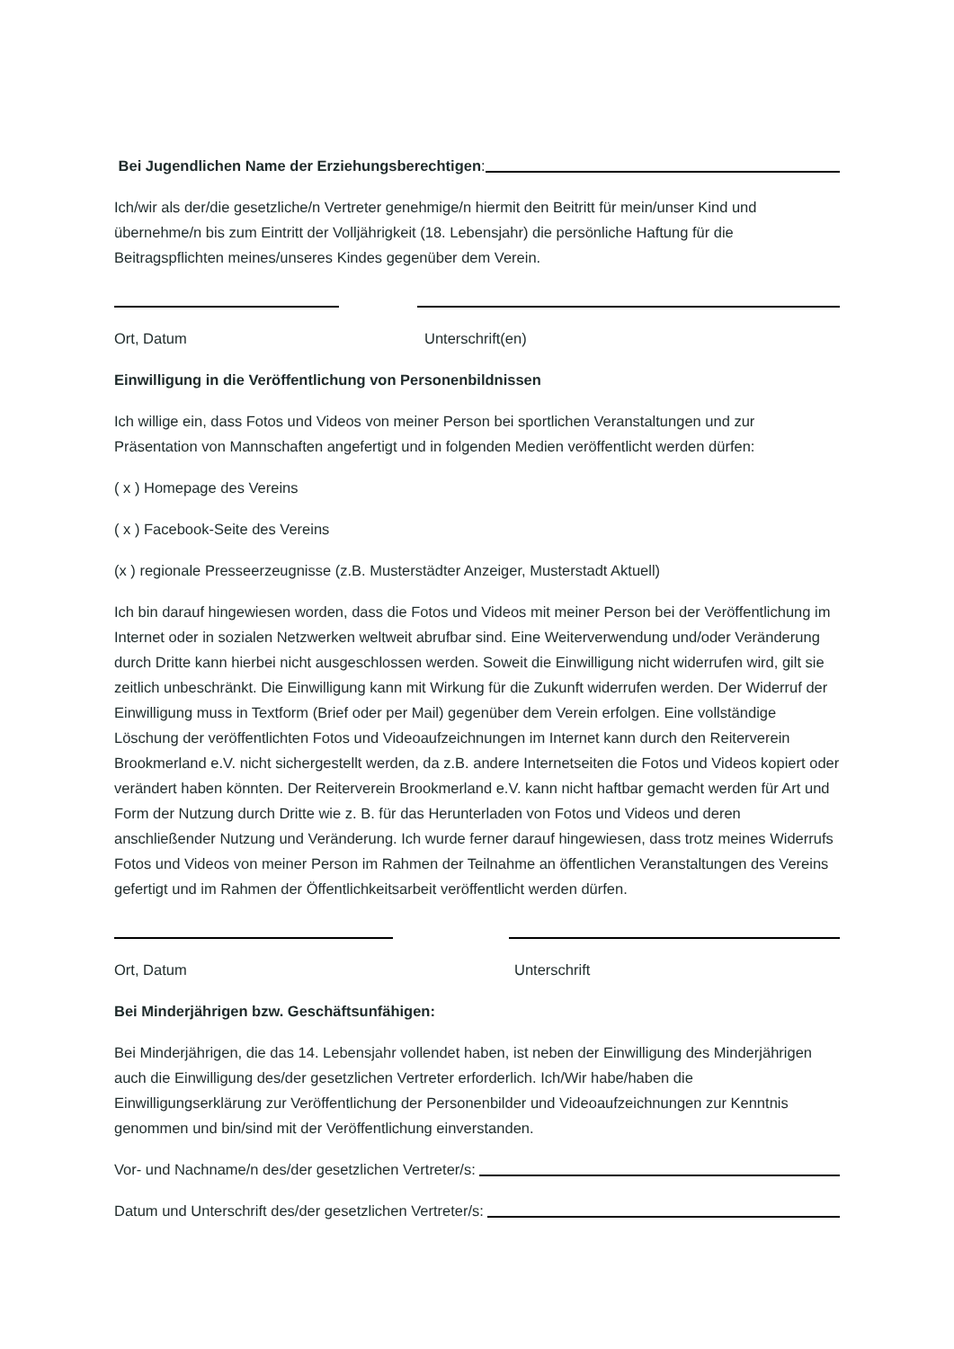Bei Jugendlichen Name der Erziehungsberechtigen:
Ich/wir als der/die gesetzliche/n Vertreter genehmige/n hiermit den Beitritt für mein/unser Kind und übernehme/n bis zum Eintritt der Volljährigkeit (18. Lebensjahr) die persönliche Haftung für die Beitragspflichten meines/unseres Kindes gegenüber dem Verein.
Ort, Datum Unterschrift(en)
Einwilligung in die Veröffentlichung von Personenbildnissen
Ich willige ein, dass Fotos und Videos von meiner Person bei sportlichen Veranstaltungen und zur Präsentation von Mannschaften angefertigt und in folgenden Medien veröffentlicht werden dürfen:
( x ) Homepage des Vereins
( x ) Facebook-Seite des Vereins
(x ) regionale Presseerzeugnisse (z.B. Musterstädter Anzeiger, Musterstadt Aktuell)
Ich bin darauf hingewiesen worden, dass die Fotos und Videos mit meiner Person bei der Veröffentlichung im Internet oder in sozialen Netzwerken weltweit abrufbar sind. Eine Weiterverwendung und/oder Veränderung durch Dritte kann hierbei nicht ausgeschlossen werden. Soweit die Einwilligung nicht widerrufen wird, gilt sie zeitlich unbeschränkt. Die Einwilligung kann mit Wirkung für die Zukunft widerrufen werden. Der Widerruf der Einwilligung muss in Textform (Brief oder per Mail) gegenüber dem Verein erfolgen. Eine vollständige Löschung der veröffentlichten Fotos und Videoaufzeichnungen im Internet kann durch den Reiterverein Brookmerland e.V. nicht sichergestellt werden, da z.B. andere Internetseiten die Fotos und Videos kopiert oder verändert haben könnten. Der Reiterverein Brookmerland e.V. kann nicht haftbar gemacht werden für Art und Form der Nutzung durch Dritte wie z. B. für das Herunterladen von Fotos und Videos und deren anschließender Nutzung und Veränderung. Ich wurde ferner darauf hingewiesen, dass trotz meines Widerrufs Fotos und Videos von meiner Person im Rahmen der Teilnahme an öffentlichen Veranstaltungen des Vereins gefertigt und im Rahmen der Öffentlichkeitsarbeit veröffentlicht werden dürfen.
Ort, Datum Unterschrift
Bei Minderjährigen bzw. Geschäftsunfähigen:
Bei Minderjährigen, die das 14. Lebensjahr vollendet haben, ist neben der Einwilligung des Minderjährigen auch die Einwilligung des/der gesetzlichen Vertreter erforderlich. Ich/Wir habe/haben die Einwilligungserklärung zur Veröffentlichung der Personenbilder und Videoaufzeichnungen zur Kenntnis genommen und bin/sind mit der Veröffentlichung einverstanden.
Vor- und Nachname/n des/der gesetzlichen Vertreter/s:
Datum und Unterschrift des/der gesetzlichen Vertreter/s: